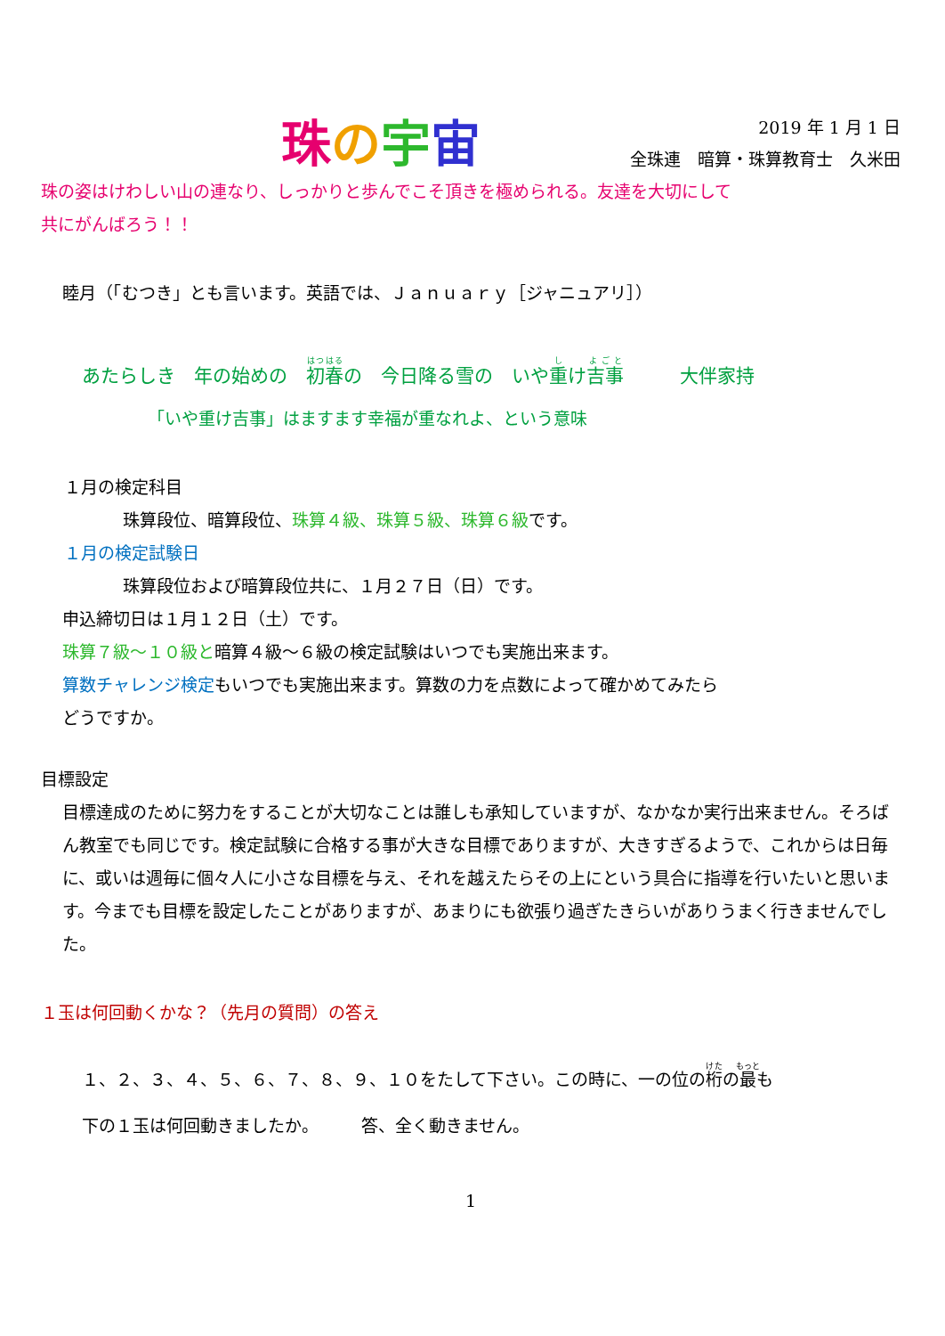珠の宇宙
2019 年 1 月 1 日
全珠連　暗算・珠算教育士　久米田
珠の姿はけわしい山の連なり、しっかりと歩んでこそ頂きを極められる。友達を大切にして
共にがんばろう！！
睦月（「むつき」とも言います。英語では、Ｊａｎｕａｒｙ［ジャニュアリ］）
あたらしき　年の始めの　初春の　今日降る雪の　いや重け吉事　　　大伴家持
「いや重け吉事」はますます幸福が重なれよ、という意味
１月の検定科目
珠算段位、暗算段位、珠算４級、珠算５級、珠算６級です。
１月の検定試験日
珠算段位および暗算段位共に、１月２７日（日）です。
申込締切日は１月１２日（土）です。
珠算７級～１０級と暗算４級～６級の検定試験はいつでも実施出来ます。
算数チャレンジ検定もいつでも実施出来ます。算数の力を点数によって確かめてみたら
どうですか。
目標設定
目標達成のために努力をすることが大切なことは誰しも承知していますが、なかなか実行出来ません。そろばん教室でも同じです。検定試験に合格する事が大きな目標でありますが、大きすぎるようで、これからは日毎に、或いは週毎に個々人に小さな目標を与え、それを越えたらその上にという具合に指導を行いたいと思います。今までも目標を設定したことがありますが、あまりにも欲張り過ぎたきらいがありうまく行きませんでした。
１玉は何回動くかな？（先月の質問）の答え
１、２、３、４、５、６、７、８、９、１０をたして下さい。この時に、一の位の桁の最も
下の１玉は何回動きましたか。　　　答、全く動きません。
1